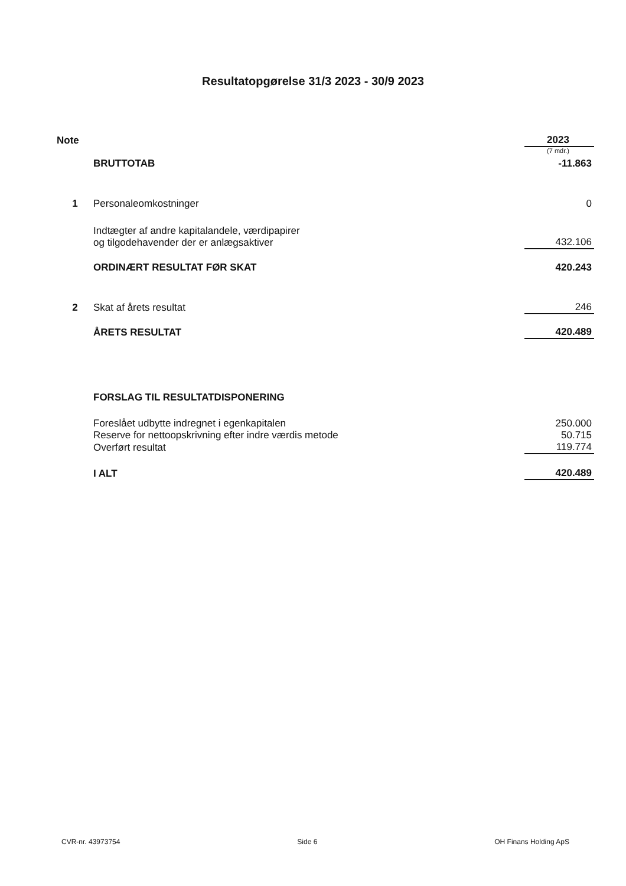Resultatopgørelse 31/3 2023 - 30/9 2023
| Note | | 2023 |
| | | (7 mdr.) |
| | BRUTTOTAB | -11.863 |
| 1 | Personaleomkostninger | 0 |
| | Indtægter af andre kapitalandele, værdipapirer og tilgodehavender der er anlægsaktiver | 432.106 |
| | ORDINÆRT RESULTAT FØR SKAT | 420.243 |
| 2 | Skat af årets resultat | 246 |
| | ÅRETS RESULTAT | 420.489 |
| | FORSLAG TIL RESULTATDISPONERING | |
| | Foreslået udbytte indregnet i egenkapitalen | 250.000 |
| | Reserve for nettoopskrivning efter indre værdis metode | 50.715 |
| | Overført resultat | 119.774 |
| | I ALT | 420.489 |
CVR-nr. 43973754 Side 6 OH Finans Holding ApS